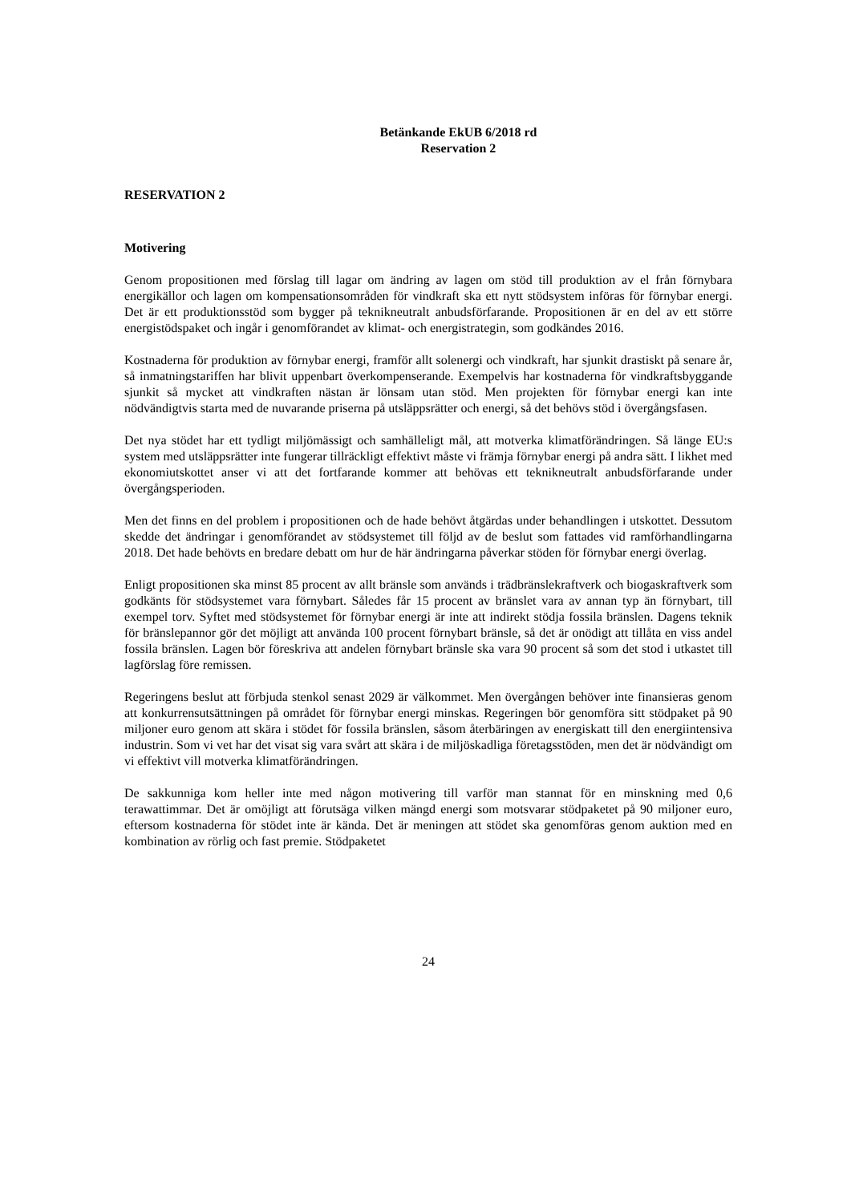Betänkande EkUB 6/2018 rd
Reservation 2
RESERVATION 2
Motivering
Genom propositionen med förslag till lagar om ändring av lagen om stöd till produktion av el från förnybara energikällor och lagen om kompensationsområden för vindkraft ska ett nytt stödsystem införas för förnybar energi. Det är ett produktionsstöd som bygger på teknikneutralt anbudsförfarande. Propositionen är en del av ett större energistödspaket och ingår i genomförandet av klimat- och energistrategin, som godkändes 2016.
Kostnaderna för produktion av förnybar energi, framför allt solenergi och vindkraft, har sjunkit drastiskt på senare år, så inmatningstariffen har blivit uppenbart överkompenserande. Exempelvis har kostnaderna för vindkraftsbyggande sjunkit så mycket att vindkraften nästan är lönsam utan stöd. Men projekten för förnybar energi kan inte nödvändigtvis starta med de nuvarande priserna på utsläppsrätter och energi, så det behövs stöd i övergångsfasen.
Det nya stödet har ett tydligt miljömässigt och samhälleligt mål, att motverka klimatförändringen. Så länge EU:s system med utsläppsrätter inte fungerar tillräckligt effektivt måste vi främja förnybar energi på andra sätt. I likhet med ekonomiutskottet anser vi att det fortfarande kommer att behövas ett teknikneutralt anbudsförfarande under övergångsperioden.
Men det finns en del problem i propositionen och de hade behövt åtgärdas under behandlingen i utskottet. Dessutom skedde det ändringar i genomförandet av stödsystemet till följd av de beslut som fattades vid ramförhandlingarna 2018. Det hade behövts en bredare debatt om hur de här ändringarna påverkar stöden för förnybar energi överlag.
Enligt propositionen ska minst 85 procent av allt bränsle som används i trädbränslekraftverk och biogaskraftverk som godkänts för stödsystemet vara förnybart. Således får 15 procent av bränslet vara av annan typ än förnybart, till exempel torv. Syftet med stödsystemet för förnybar energi är inte att indirekt stödja fossila bränslen. Dagens teknik för bränslepannor gör det möjligt att använda 100 procent förnybart bränsle, så det är onödigt att tillåta en viss andel fossila bränslen. Lagen bör föreskriva att andelen förnybart bränsle ska vara 90 procent så som det stod i utkastet till lagförslag före remissen.
Regeringens beslut att förbjuda stenkol senast 2029 är välkommet. Men övergången behöver inte finansieras genom att konkurrensutsättningen på området för förnybar energi minskas. Regeringen bör genomföra sitt stödpaket på 90 miljoner euro genom att skära i stödet för fossila bränslen, såsom återbäringen av energiskatt till den energiintensiva industrin. Som vi vet har det visat sig vara svårt att skära i de miljöskadliga företagsstöden, men det är nödvändigt om vi effektivt vill motverka klimatförändringen.
De sakkunniga kom heller inte med någon motivering till varför man stannat för en minskning med 0,6 terawattimmar. Det är omöjligt att förutsäga vilken mängd energi som motsvarar stödpaketet på 90 miljoner euro, eftersom kostnaderna för stödet inte är kända. Det är meningen att stödet ska genomföras genom auktion med en kombination av rörlig och fast premie. Stödpaketet
24